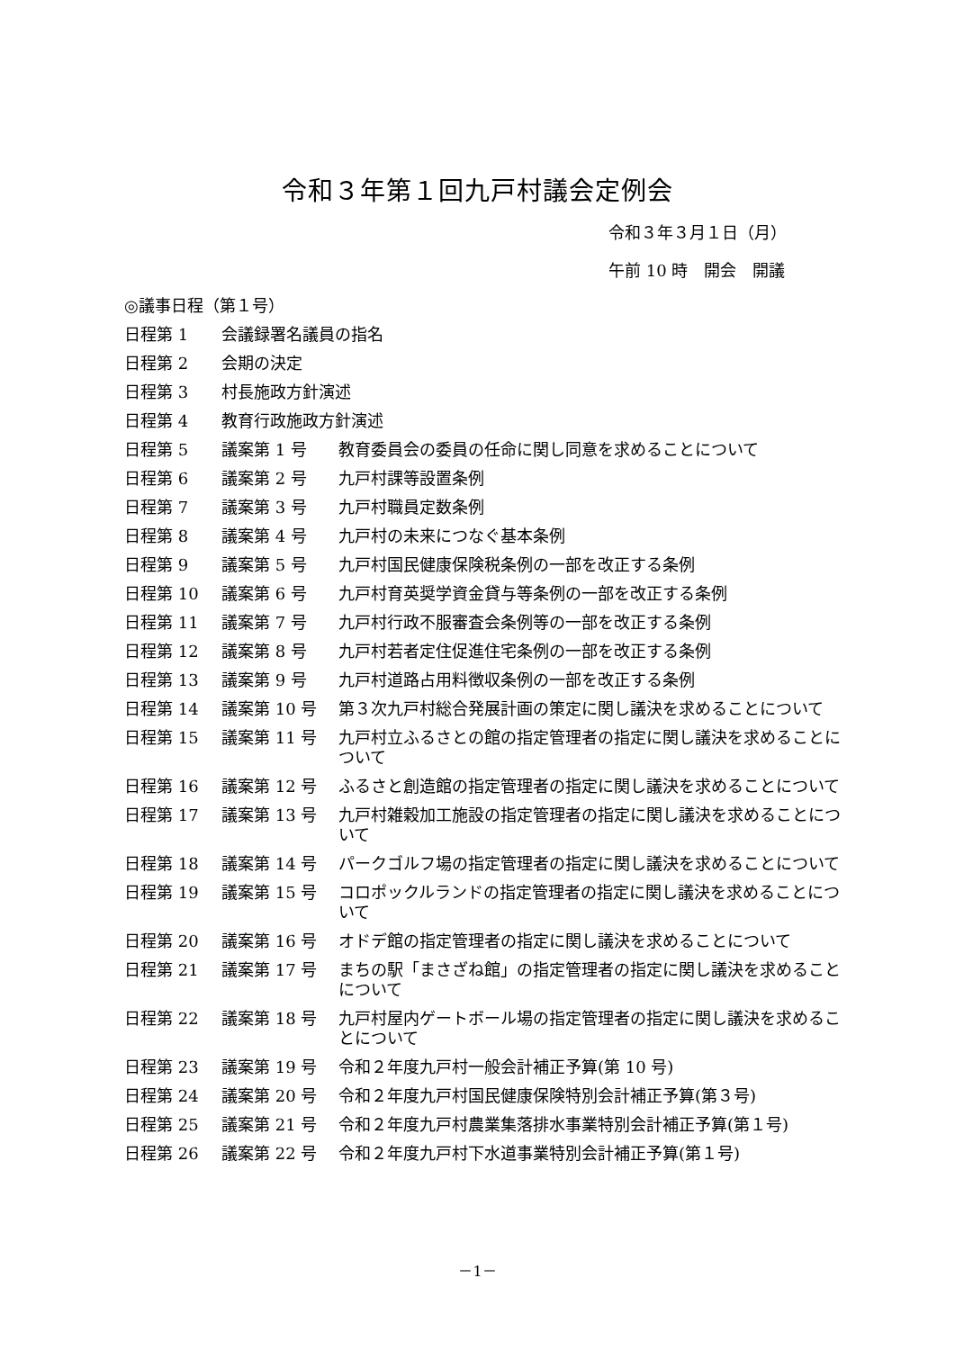令和３年第１回九戸村議会定例会
令和３年３月１日（月）
午前 10 時　開会　開議
◎議事日程（第１号）
| 日程第 1 | 会議録署名議員の指名 | |
| 日程第 2 | 会期の決定 | |
| 日程第 3 | 村長施政方針演述 | |
| 日程第 4 | 教育行政施政方針演述 | |
| 日程第 5 | 議案第 1 号 | 教育委員会の委員の任命に関し同意を求めることについて |
| 日程第 6 | 議案第 2 号 | 九戸村課等設置条例 |
| 日程第 7 | 議案第 3 号 | 九戸村職員定数条例 |
| 日程第 8 | 議案第 4 号 | 九戸村の未来につなぐ基本条例 |
| 日程第 9 | 議案第 5 号 | 九戸村国民健康保険税条例の一部を改正する条例 |
| 日程第 10 | 議案第 6 号 | 九戸村育英奨学資金貸与等条例の一部を改正する条例 |
| 日程第 11 | 議案第 7 号 | 九戸村行政不服審査会条例等の一部を改正する条例 |
| 日程第 12 | 議案第 8 号 | 九戸村若者定住促進住宅条例の一部を改正する条例 |
| 日程第 13 | 議案第 9 号 | 九戸村道路占用料徴収条例の一部を改正する条例 |
| 日程第 14 | 議案第 10 号 | 第３次九戸村総合発展計画の策定に関し議決を求めることについて |
| 日程第 15 | 議案第 11 号 | 九戸村立ふるさとの館の指定管理者の指定に関し議決を求めることについて |
| 日程第 16 | 議案第 12 号 | ふるさと創造館の指定管理者の指定に関し議決を求めることについて |
| 日程第 17 | 議案第 13 号 | 九戸村雑穀加工施設の指定管理者の指定に関し議決を求めることについて |
| 日程第 18 | 議案第 14 号 | パークゴルフ場の指定管理者の指定に関し議決を求めることについて |
| 日程第 19 | 議案第 15 号 | コロポックルランドの指定管理者の指定に関し議決を求めることについて |
| 日程第 20 | 議案第 16 号 | オドデ館の指定管理者の指定に関し議決を求めることについて |
| 日程第 21 | 議案第 17 号 | まちの駅「まさざね館」の指定管理者の指定に関し議決を求めることについて |
| 日程第 22 | 議案第 18 号 | 九戸村屋内ゲートボール場の指定管理者の指定に関し議決を求めることについて |
| 日程第 23 | 議案第 19 号 | 令和２年度九戸村一般会計補正予算(第 10 号) |
| 日程第 24 | 議案第 20 号 | 令和２年度九戸村国民健康保険特別会計補正予算(第３号) |
| 日程第 25 | 議案第 21 号 | 令和２年度九戸村農業集落排水事業特別会計補正予算(第１号) |
| 日程第 26 | 議案第 22 号 | 令和２年度九戸村下水道事業特別会計補正予算(第１号) |
－1－